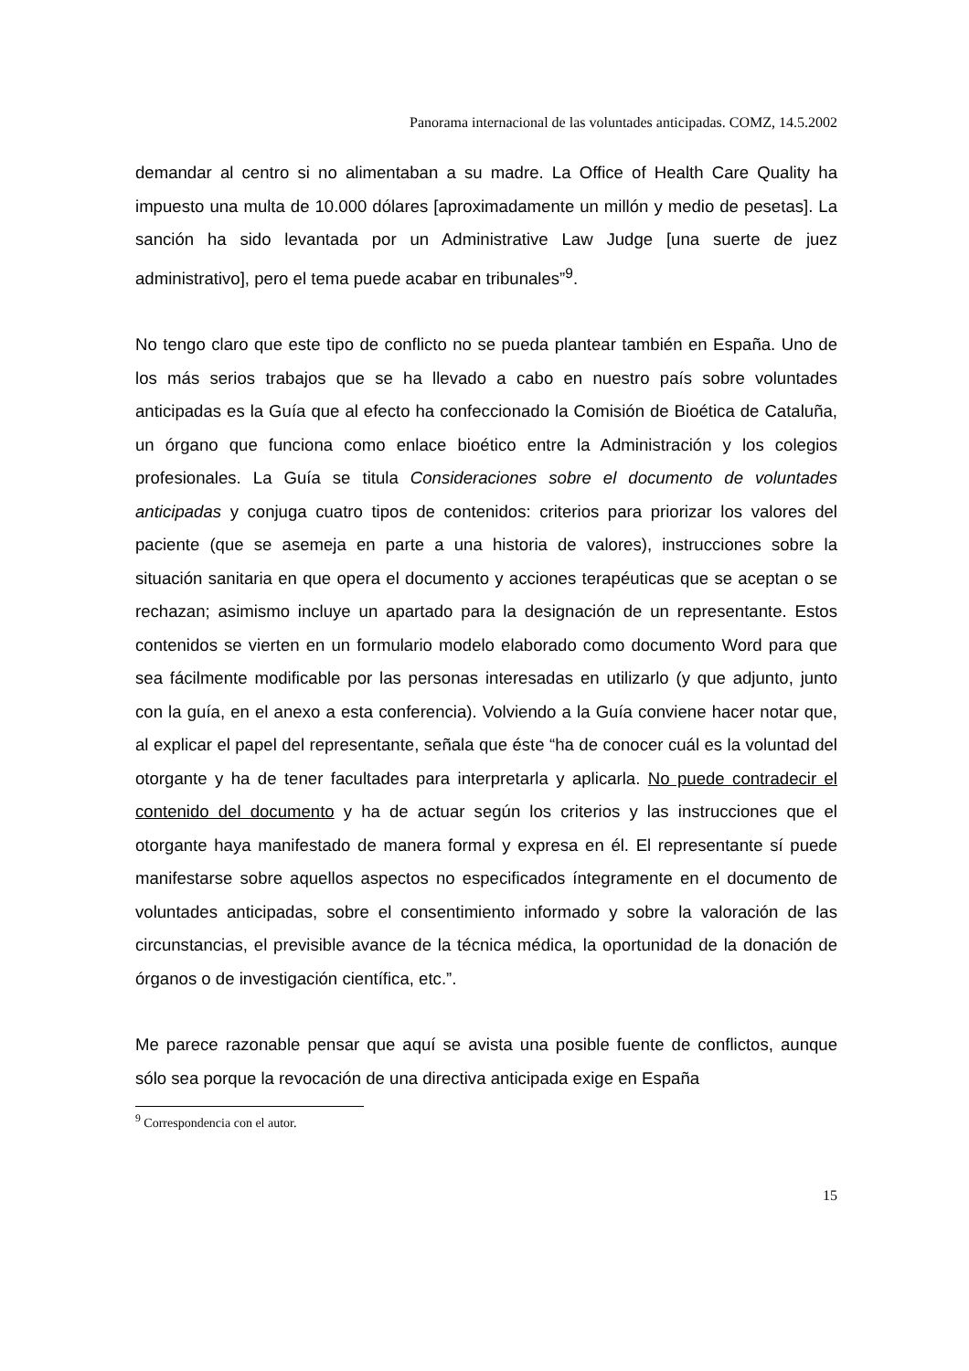Panorama internacional de las voluntades anticipadas. COMZ, 14.5.2002
demandar al centro si no alimentaban a su madre. La Office of Health Care Quality ha impuesto una multa de 10.000 dólares [aproximadamente un millón y medio de pesetas]. La sanción ha sido levantada por un Administrative Law Judge [una suerte de juez administrativo], pero el tema puede acabar en tribunales”<sup>9</sup>.
No tengo claro que este tipo de conflicto no se pueda plantear también en España. Uno de los más serios trabajos que se ha llevado a cabo en nuestro país sobre voluntades anticipadas es la Guía que al efecto ha confeccionado la Comisión de Bioética de Cataluña, un órgano que funciona como enlace bioético entre la Administración y los colegios profesionales. La Guía se titula Consideraciones sobre el documento de voluntades anticipadas y conjuga cuatro tipos de contenidos: criterios para priorizar los valores del paciente (que se asemeja en parte a una historia de valores), instrucciones sobre la situación sanitaria en que opera el documento y acciones terapéuticas que se aceptan o se rechazan; asimismo incluye un apartado para la designación de un representante. Estos contenidos se vierten en un formulario modelo elaborado como documento Word para que sea fácilmente modificable por las personas interesadas en utilizarlo (y que adjunto, junto con la guía, en el anexo a esta conferencia). Volviendo a la Guía conviene hacer notar que, al explicar el papel del representante, señala que éste “ha de conocer cuál es la voluntad del otorgante y ha de tener facultades para interpretarla y aplicarla. No puede contradecir el contenido del documento y ha de actuar según los criterios y las instrucciones que el otorgante haya manifestado de manera formal y expresa en él. El representante sí puede manifestarse sobre aquellos aspectos no especificados íntegramente en el documento de voluntades anticipadas, sobre el consentimiento informado y sobre la valoración de las circunstancias, el previsible avance de la técnica médica, la oportunidad de la donación de órganos o de investigación científica, etc.”.
Me parece razonable pensar que aquí se avista una posible fuente de conflictos, aunque sólo sea porque la revocación de una directiva anticipada exige en España
<sup>9</sup> Correspondencia con el autor.
15